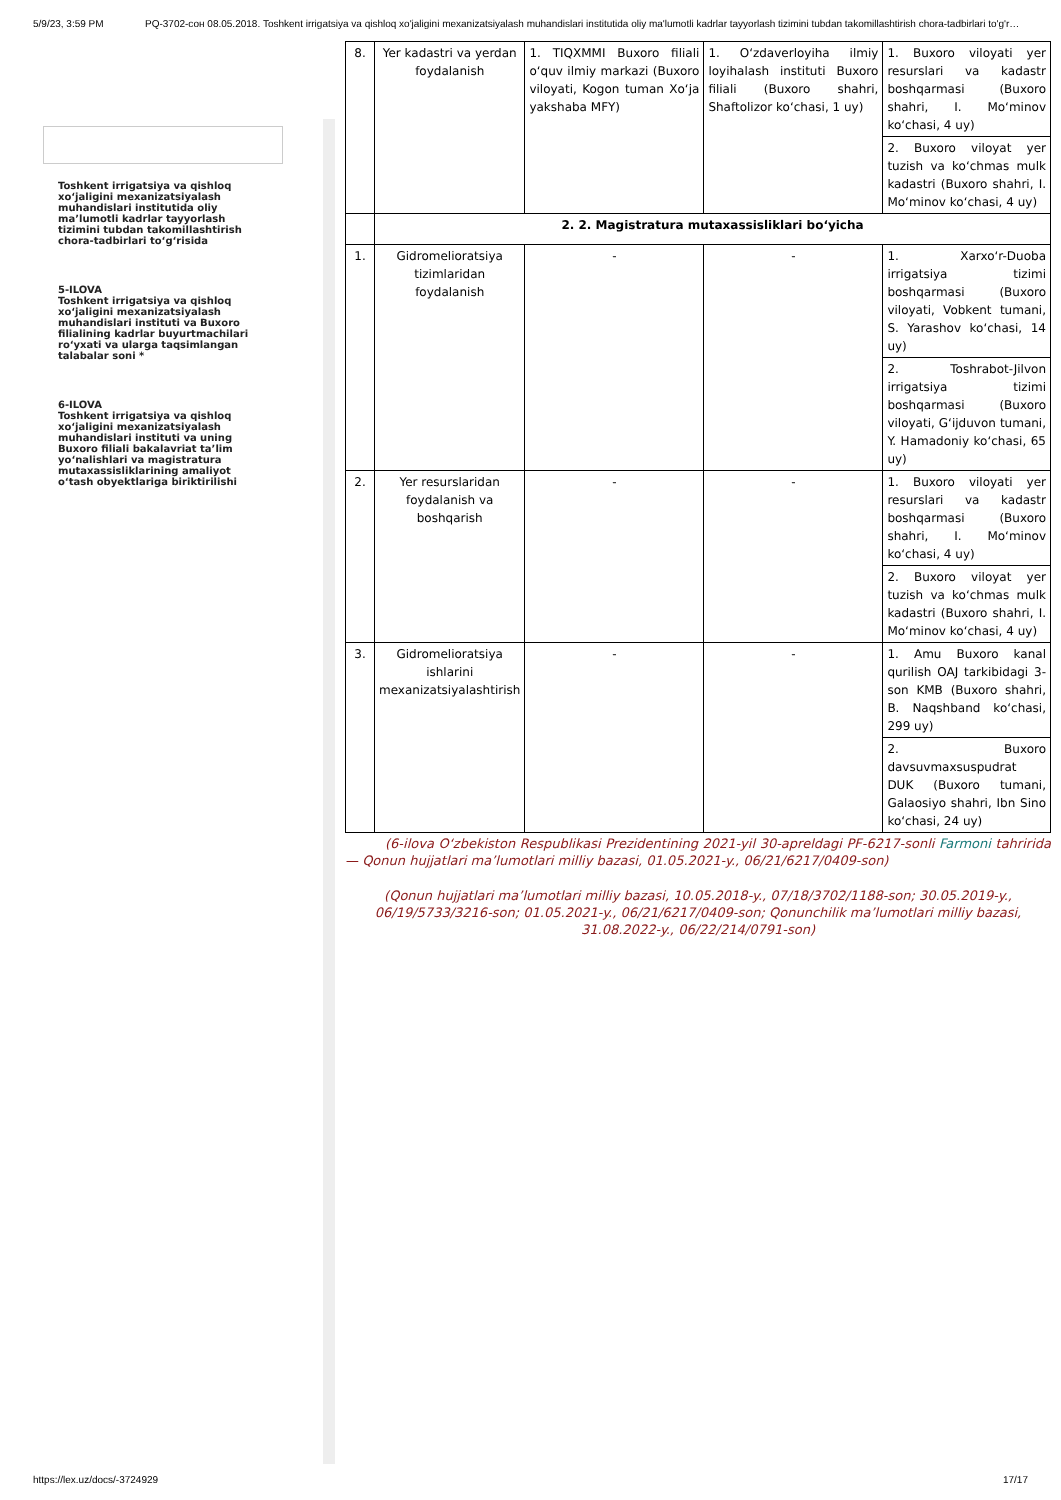5/9/23, 3:59 PM PQ-3702-сон 08.05.2018. Toshkent irrigatsiya va qishloq xo'jaligini mexanizatsiyalash muhandislari institutida oliy ma'lumotli kadrlar tayyorlash tizimini tubdan takomillashtirish chora-tadbirlari to'g'r…
Toshkent irrigatsiya va qishloq xo‘jaligini mexanizatsiyalash muhandislari institutida oliy ma’lumotli kadrlar tayyorlash tizimini tubdan takomillashtirish chora-tadbirlari to‘g‘risida
5-ILOVA
Toshkent irrigatsiya va qishloq xo‘jaligini mexanizatsiyalash muhandislari instituti va Buxoro filialining kadrlar buyurtmachilari ro‘yxati va ularga taqsimlangan talabalar soni *
6-ILOVA
Toshkent irrigatsiya va qishloq xo‘jaligini mexanizatsiyalash muhandislari instituti va uning Buxoro filiali bakalavriat ta’lim yo‘nalishlari va magistratura mutaxassisliklarining amaliyot o‘tash obyektlariga biriktirilishi
| 8. | Yer kadastri va yerdan foydalanish | 1. TIQXMMI Buxoro filiali o‘quv ilmiy markazi (Buxoro viloyati, Kogon tuman Xo‘ja yakshaba MFY) | 1. O‘zdaverloyiha ilmiy loyihalash instituti Buxoro filiali (Buxoro shahri, Shaftolizor ko‘chasi, 1 uy) | 1. Buxoro viloyati yer resurslari va kadastr boshqarmasi (Buxoro shahri, I. Mo‘minov ko‘chasi, 4 uy) |
| | | | | 2. Buxoro viloyat yer tuzish va ko‘chmas mulk kadastri (Buxoro shahri, I. Mo‘minov ko‘chasi, 4 uy) |
| | 2. 2. Magistratura mutaxassisliklari bo‘yicha | | | |
| 1. | Gidromelioratsiya tizimlaridan foydalanish | - | - | 1. Xarxo‘r-Duoba irrigatsiya tizimi boshqarmasi (Buxoro viloyati, Vobkent tumani, S. Yarashov ko‘chasi, 14 uy) |
| | | | | 2. Toshrabot-Jilvon irrigatsiya tizimi boshqarmasi (Buxoro viloyati, G‘ijduvon tumani, Y. Hamadoniy ko‘chasi, 65 uy) |
| 2. | Yer resurslaridan foydalanish va boshqarish | - | - | 1. Buxoro viloyati yer resurslari va kadastr boshqarmasi (Buxoro shahri, I. Mo‘minov ko‘chasi, 4 uy) |
| | | | | 2. Buxoro viloyat yer tuzish va ko‘chmas mulk kadastri (Buxoro shahri, I. Mo‘minov ko‘chasi, 4 uy) |
| 3. | Gidromelioratsiya ishlarini mexanizatsiyalashtirish | - | - | 1. Amu Buxoro kanal qurilish OAJ tarkibidagi 3-son KMB (Buxoro shahri, B. Naqshband ko‘chasi, 299 uy) |
| | | | | 2. Buxoro davsuvmaxsuspudrat DUK (Buxoro tumani, Galaosiyo shahri, Ibn Sino ko‘chasi, 24 uy) |
(6-ilova O‘zbekiston Respublikasi Prezidentining 2021-yil 30-apreldagi PF-6217-sonli Farmoni tahririda — Qonun hujjatlari ma’lumotlari milliy bazasi, 01.05.2021-y., 06/21/6217/0409-son)
(Qonun hujjatlari ma’lumotlari milliy bazasi, 10.05.2018-y., 07/18/3702/1188-son; 30.05.2019-y., 06/19/5733/3216-son; 01.05.2021-y., 06/21/6217/0409-son; Qonunchilik ma’lumotlari milliy bazasi, 31.08.2022-y., 06/22/214/0791-son)
https://lex.uz/docs/-3724929 17/17